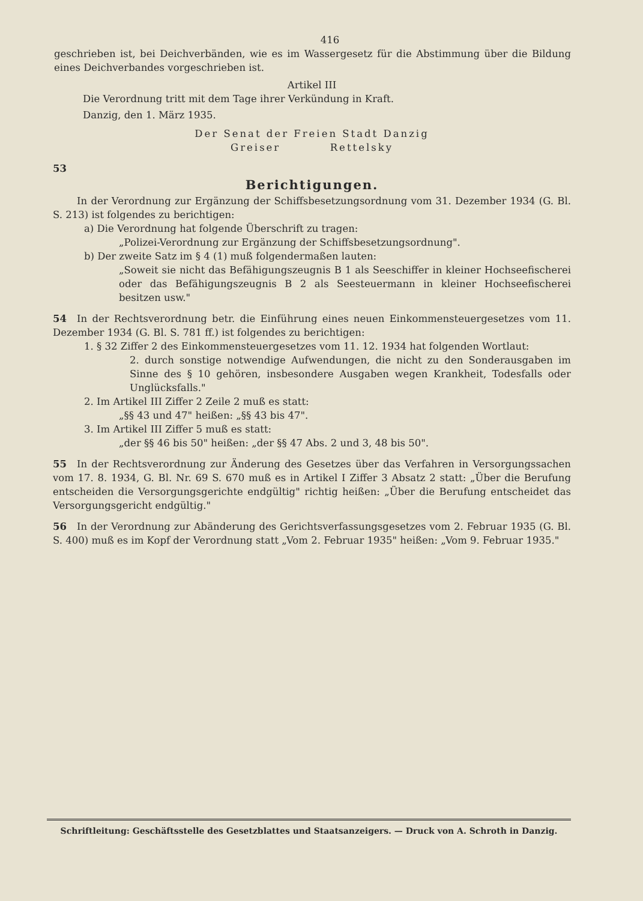416
geschrieben ist, bei Deichverbänden, wie es im Wassergesetz für die Abstimmung über die Bildung eines Deichverbandes vorgeschrieben ist.
Artikel III
Die Verordnung tritt mit dem Tage ihrer Verkündung in Kraft.
Danzig, den 1. März 1935.
Der Senat der Freien Stadt Danzig
Greiser Rettelsky
53
Berichtigungen.
In der Verordnung zur Ergänzung der Schiffsbesetzungsordnung vom 31. Dezember 1934 (G. Bl. S. 213) ist folgendes zu berichtigen:
a) Die Verordnung hat folgende Überschrift zu tragen:
„Polizei-Verordnung zur Ergänzung der Schiffsbesetzungsordnung".
b) Der zweite Satz im § 4 (1) muß folgendermaßen lauten:
„Soweit sie nicht das Befähigungszeugnis B 1 als Seeschiffer in kleiner Hochseefischerei oder das Befähigungszeugnis B 2 als Seesteuermann in kleiner Hochseefischerei besitzen usw."
54 In der Rechtsverordnung betr. die Einführung eines neuen Einkommensteuergesetzes vom 11. Dezember 1934 (G. Bl. S. 781 ff.) ist folgendes zu berichtigen:
1. § 32 Ziffer 2 des Einkommensteuergesetzes vom 11. 12. 1934 hat folgenden Wortlaut:
2. durch sonstige notwendige Aufwendungen, die nicht zu den Sonderausgaben im Sinne des § 10 gehören, insbesondere Ausgaben wegen Krankheit, Todesfalls oder Unglücksfalls."
2. Im Artikel III Ziffer 2 Zeile 2 muß es statt:
„§§ 43 und 47" heißen: „§§ 43 bis 47".
3. Im Artikel III Ziffer 5 muß es statt:
„der §§ 46 bis 50" heißen: „der §§ 47 Abs. 2 und 3, 48 bis 50".
55 In der Rechtsverordnung zur Änderung des Gesetzes über das Verfahren in Versorgungssachen vom 17. 8. 1934, G. Bl. Nr. 69 S. 670 muß es in Artikel I Ziffer 3 Absatz 2 statt: „Über die Berufung entscheiden die Versorgungsgerichte endgültig" richtig heißen: „Über die Berufung entscheidet das Versorgungsgericht endgültig."
56 In der Verordnung zur Abänderung des Gerichtsverfassungsgesetzes vom 2. Februar 1935 (G. Bl. S. 400) muß es im Kopf der Verordnung statt „Vom 2. Februar 1935" heißen: „Vom 9. Februar 1935."
Schriftleitung: Geschäftsstelle des Gesetzblattes und Staatsanzeigers. — Druck von A. Schroth in Danzig.